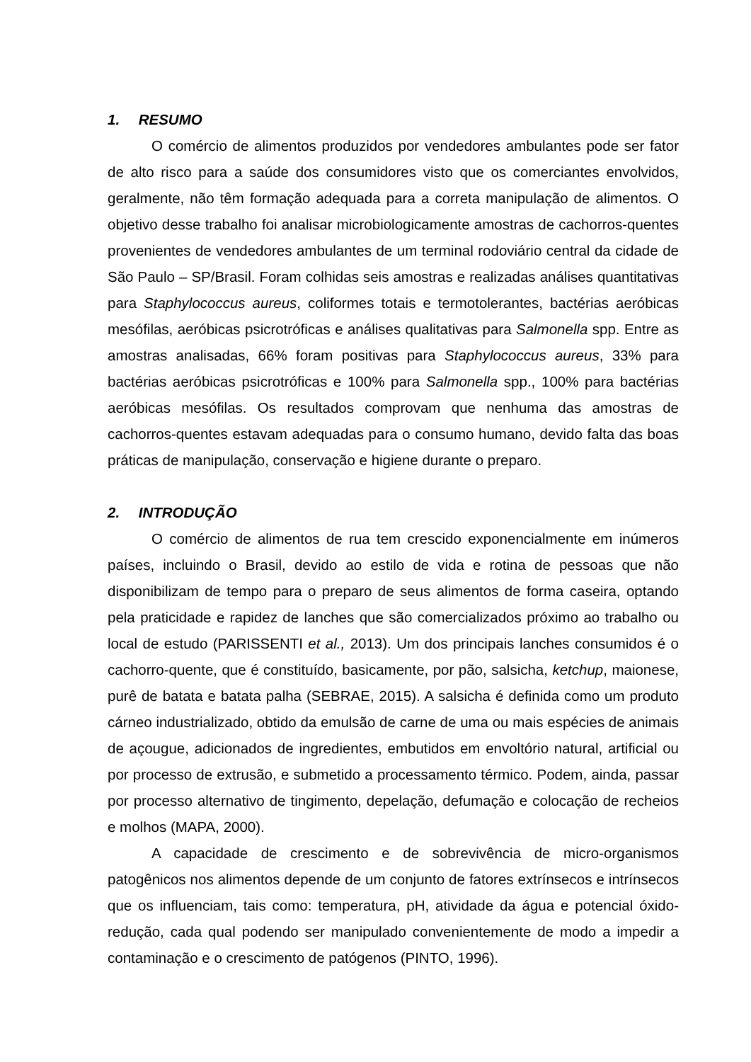1. RESUMO
O comércio de alimentos produzidos por vendedores ambulantes pode ser fator de alto risco para a saúde dos consumidores visto que os comerciantes envolvidos, geralmente, não têm formação adequada para a correta manipulação de alimentos. O objetivo desse trabalho foi analisar microbiologicamente amostras de cachorros-quentes provenientes de vendedores ambulantes de um terminal rodoviário central da cidade de São Paulo – SP/Brasil. Foram colhidas seis amostras e realizadas análises quantitativas para Staphylococcus aureus, coliformes totais e termotolerantes, bactérias aeróbicas mesófilas, aeróbicas psicrotróficas e análises qualitativas para Salmonella spp. Entre as amostras analisadas, 66% foram positivas para Staphylococcus aureus, 33% para bactérias aeróbicas psicrotróficas e 100% para Salmonella spp., 100% para bactérias aeróbicas mesófilas. Os resultados comprovam que nenhuma das amostras de cachorros-quentes estavam adequadas para o consumo humano, devido falta das boas práticas de manipulação, conservação e higiene durante o preparo.
2. INTRODUÇÃO
O comércio de alimentos de rua tem crescido exponencialmente em inúmeros países, incluindo o Brasil, devido ao estilo de vida e rotina de pessoas que não disponibilizam de tempo para o preparo de seus alimentos de forma caseira, optando pela praticidade e rapidez de lanches que são comercializados próximo ao trabalho ou local de estudo (PARISSENTI et al., 2013). Um dos principais lanches consumidos é o cachorro-quente, que é constituído, basicamente, por pão, salsicha, ketchup, maionese, purê de batata e batata palha (SEBRAE, 2015). A salsicha é definida como um produto cárneo industrializado, obtido da emulsão de carne de uma ou mais espécies de animais de açougue, adicionados de ingredientes, embutidos em envoltório natural, artificial ou por processo de extrusão, e submetido a processamento térmico. Podem, ainda, passar por processo alternativo de tingimento, depelação, defumação e colocação de recheios e molhos (MAPA, 2000).
A capacidade de crescimento e de sobrevivência de micro-organismos patogênicos nos alimentos depende de um conjunto de fatores extrínsecos e intrínsecos que os influenciam, tais como: temperatura, pH, atividade da água e potencial óxido-redução, cada qual podendo ser manipulado convenientemente de modo a impedir a contaminação e o crescimento de patógenos (PINTO, 1996).